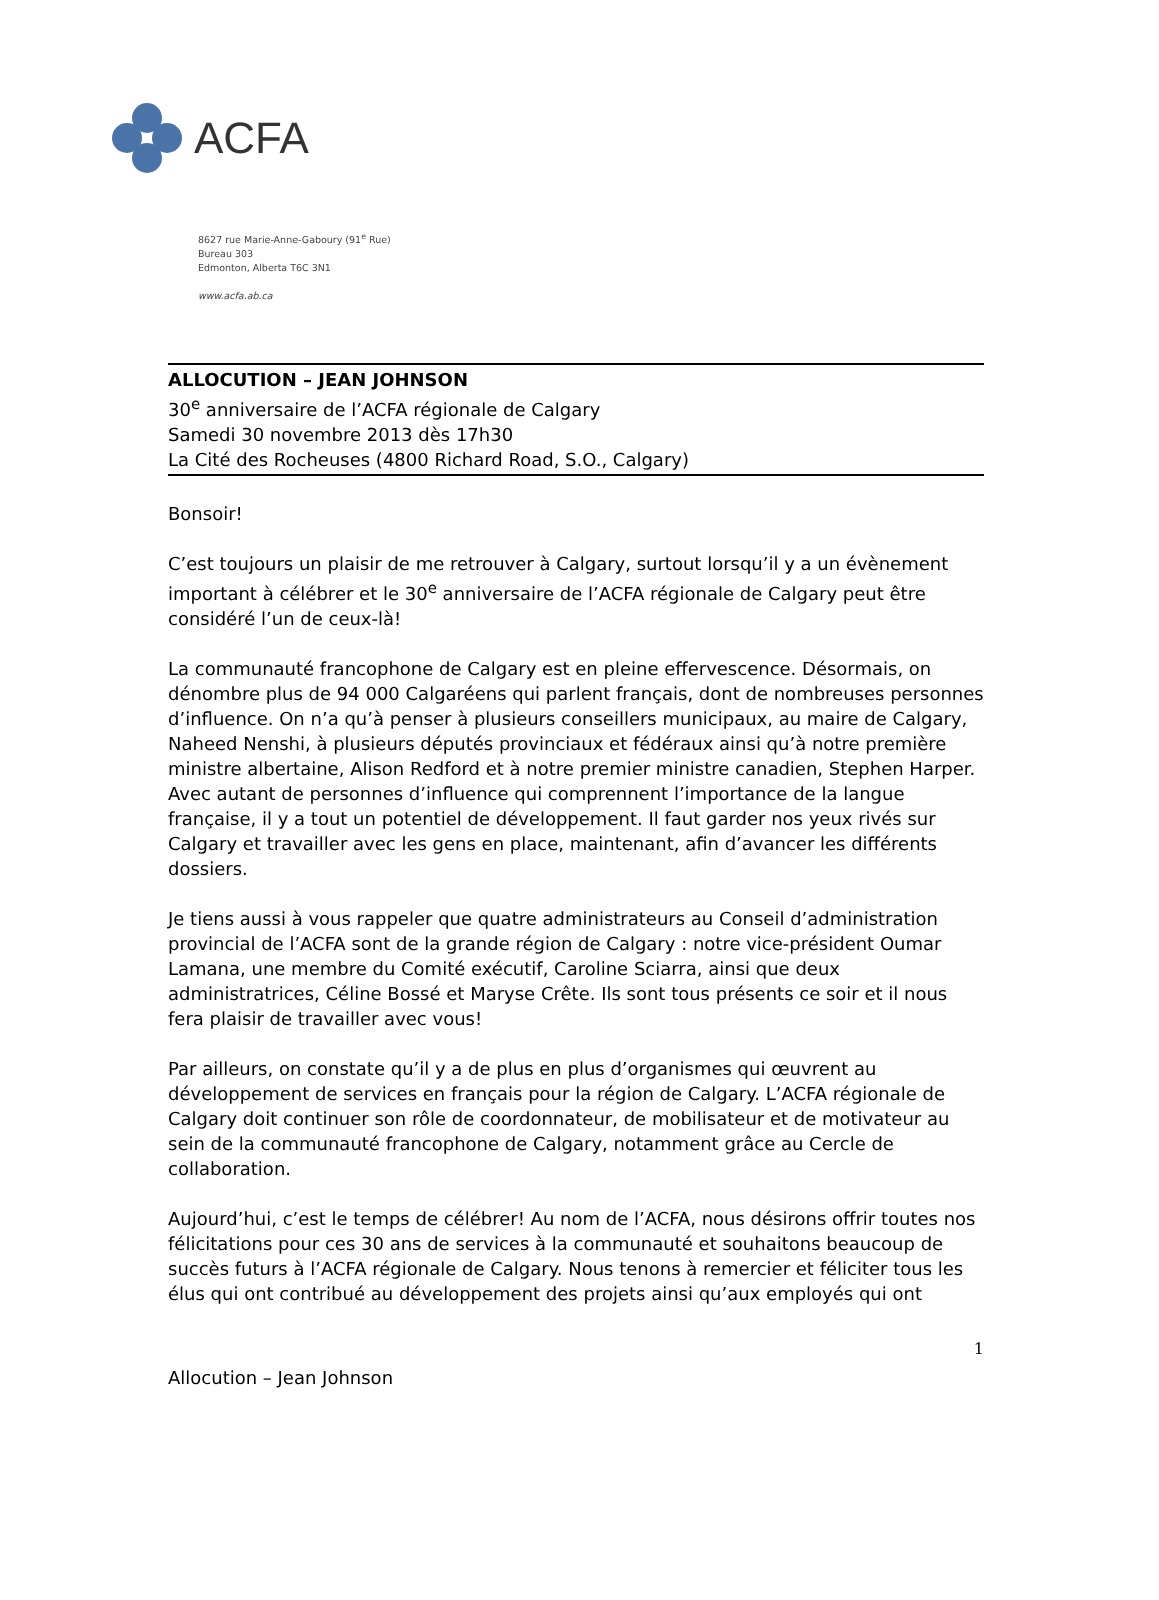ACFA
8627 rue Marie-Anne-Gaboury (91<sup>e</sup> Rue)
Bureau 303
Edmonton, Alberta T6C 3N1
www.acfa.ab.ca
ALLOCUTION – JEAN JOHNSON
30<sup>e</sup> anniversaire de l’ACFA régionale de Calgary
Samedi 30 novembre 2013 dès 17h30
La Cité des Rocheuses (4800 Richard Road, S.O., Calgary)
Bonsoir!
C’est toujours un plaisir de me retrouver à Calgary, surtout lorsqu’il y a un évènement important à célébrer et le 30<sup>e</sup> anniversaire de l’ACFA régionale de Calgary peut être considéré l’un de ceux-là!
La communauté francophone de Calgary est en pleine effervescence. Désormais, on dénombre plus de 94 000 Calgaréens qui parlent français, dont de nombreuses personnes d’influence. On n’a qu’à penser à plusieurs conseillers municipaux, au maire de Calgary, Naheed Nenshi, à plusieurs députés provinciaux et fédéraux ainsi qu’à notre première ministre albertaine, Alison Redford et à notre premier ministre canadien, Stephen Harper. Avec autant de personnes d’influence qui comprennent l’importance de la langue française, il y a tout un potentiel de développement. Il faut garder nos yeux rivés sur Calgary et travailler avec les gens en place, maintenant, afin d’avancer les différents dossiers.
Je tiens aussi à vous rappeler que quatre administrateurs au Conseil d’administration provincial de l’ACFA sont de la grande région de Calgary : notre vice-président Oumar Lamana, une membre du Comité exécutif, Caroline Sciarra, ainsi que deux administratrices, Céline Bossé et Maryse Crête. Ils sont tous présents ce soir et il nous fera plaisir de travailler avec vous!
Par ailleurs, on constate qu’il y a de plus en plus d’organismes qui œuvrent au développement de services en français pour la région de Calgary. L’ACFA régionale de Calgary doit continuer son rôle de coordonnateur, de mobilisateur et de motivateur au sein de la communauté francophone de Calgary, notamment grâce au Cercle de collaboration.
Aujourd’hui, c’est le temps de célébrer! Au nom de l’ACFA, nous désirons offrir toutes nos félicitations pour ces 30 ans de services à la communauté et souhaitons beaucoup de succès futurs à l’ACFA régionale de Calgary. Nous tenons à remercier et féliciter tous les élus qui ont contribué au développement des projets ainsi qu’aux employés qui ont
1
Allocution – Jean Johnson